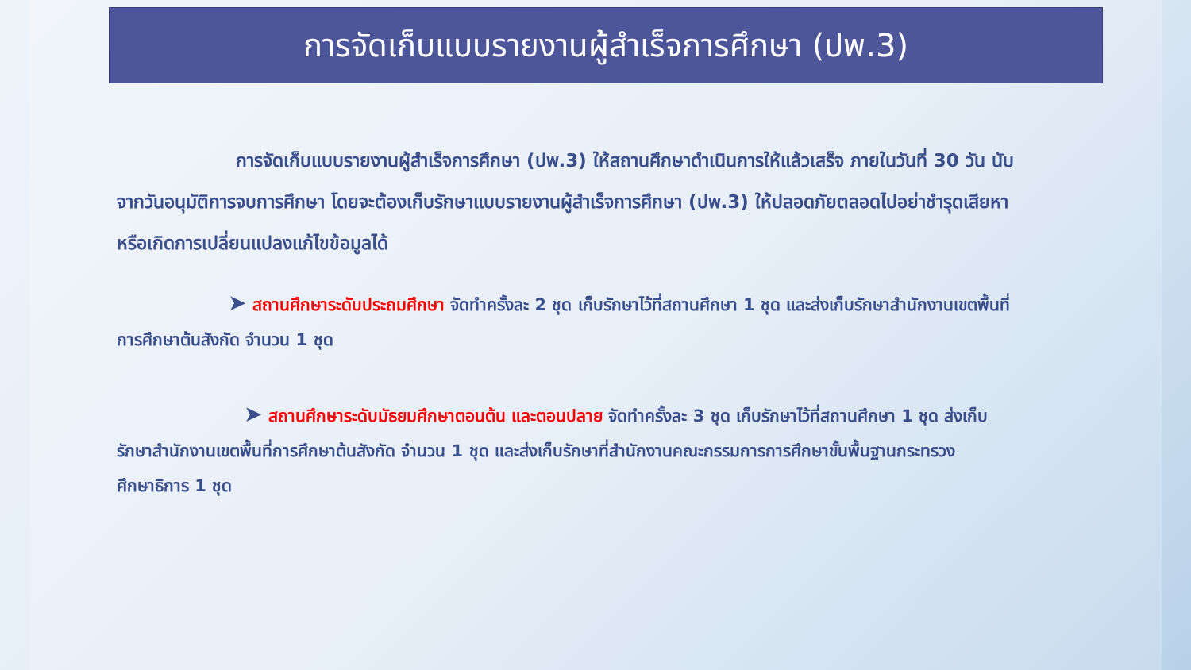การจัดเก็บแบบรายงานผู้สำเร็จการศึกษา (ปพ.3)
การจัดเก็บแบบรายงานผู้สำเร็จการศึกษา (ปพ.3) ให้สถานศึกษาดำเนินการให้แล้วเสร็จ ภายในวันที่ 30 วัน นับจากวันอนุมัติการจบการศึกษา โดยจะต้องเก็บรักษาแบบรายงานผู้สำเร็จการศึกษา (ปพ.3) ให้ปลอดภัยตลอดไปอย่าชำรุดเสียหา หรือเกิดการเปลี่ยนแปลงแก้ไขข้อมูลได้
➤ สถานศึกษาระดับประถมศึกษา จัดทำครั้งละ 2 ชุด เก็บรักษาไว้ที่สถานศึกษา 1 ชุด และส่งเก็บรักษาสำนักงานเขตพื้นที่การศึกษาต้นสังกัด จำนวน 1 ชุด
➤ สถานศึกษาระดับมัธยมศึกษาตอนต้น และตอนปลาย จัดทำครั้งละ 3 ชุด เก็บรักษาไว้ที่สถานศึกษา 1 ชุด ส่งเก็บรักษาสำนักงานเขตพื้นที่การศึกษาต้นสังกัด จำนวน 1 ชุด และส่งเก็บรักษาที่สำนักงานคณะกรรมการการศึกษาขั้นพื้นฐานกระทรวงศึกษาธิการ 1 ชุด